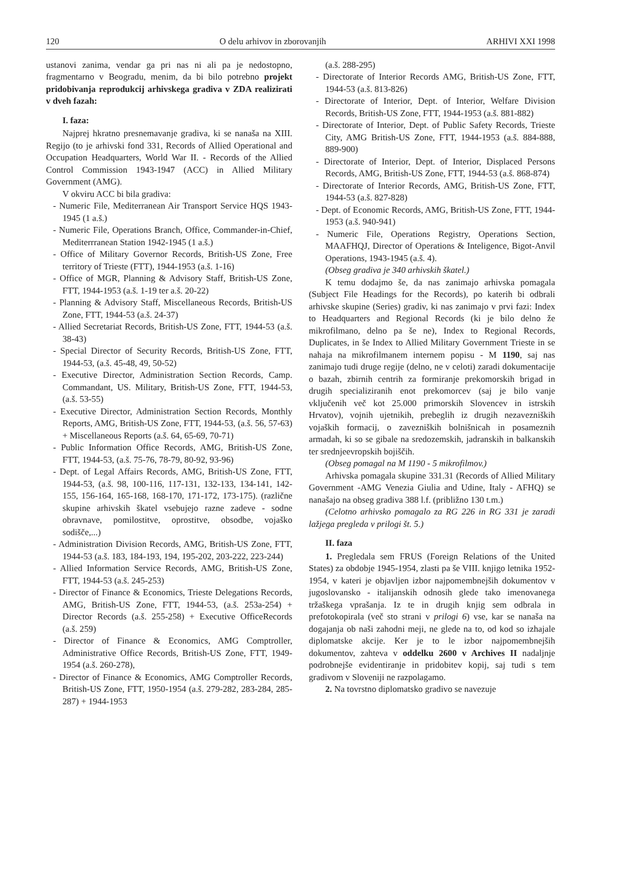120 O delu arhivov in zborovanjih ARHIVI XXI 1998
ustanovi zanima, vendar ga pri nas ni ali pa je nedostopno, fragmentarno v Beogradu, menim, da bi bilo potrebno projekt pridobivanja reprodukcij arhivskega gradiva v ZDA realizirati v dveh fazah:
I. faza:
Najprej hkratno presnemavanje gradiva, ki se nanaša na XIII. Regijo (to je arhivski fond 331, Records of Allied Operational and Occupation Headquarters, World War II. - Records of the Allied Control Commission 1943-1947 (ACC) in Allied Military Government (AMG).
V okviru ACC bi bila gradiva:
- Numeric File, Mediterranean Air Transport Service HQS 1943-1945 (1 a.š.)
- Numeric File, Operations Branch, Office, Commander-in-Chief, Mediterrranean Station 1942-1945 (1 a.š.)
- Office of Military Governor Records, British-US Zone, Free territory of Trieste (FTT), 1944-1953 (a.š. 1-16)
- Office of MGR, Planning & Advisory Staff, British-US Zone, FTT, 1944-1953 (a.š. 1-19 ter a.š. 20-22)
- Planning & Advisory Staff, Miscellaneous Records, British-US Zone, FTT, 1944-53 (a.š. 24-37)
- Allied Secretariat Records, British-US Zone, FTT, 1944-53 (a.š. 38-43)
- Special Director of Security Records, British-US Zone, FTT, 1944-53, (a.š. 45-48, 49, 50-52)
- Executive Director, Administration Section Records, Camp. Commandant, US. Military, British-US Zone, FTT, 1944-53, (a.š. 53-55)
- Executive Director, Administration Section Records, Monthly Reports, AMG, British-US Zone, FTT, 1944-53, (a.š. 56, 57-63) + Miscellaneous Reports (a.š. 64, 65-69, 70-71)
- Public Information Office Records, AMG, British-US Zone, FTT, 1944-53, (a.š. 75-76, 78-79, 80-92, 93-96)
- Dept. of Legal Affairs Records, AMG, British-US Zone, FTT, 1944-53, (a.š. 98, 100-116, 117-131, 132-133, 134-141, 142-155, 156-164, 165-168, 168-170, 171-172, 173-175). (različne skupine arhivskih škatel vsebujejo razne zadeve - sodne obravnave, pomilostitve, oprostitve, obsodbe, vojaško sodišče,...)
- Administration Division Records, AMG, British-US Zone, FTT, 1944-53 (a.š. 183, 184-193, 194, 195-202, 203-222, 223-244)
- Allied Information Service Records, AMG, British-US Zone, FTT, 1944-53 (a.š. 245-253)
- Director of Finance & Economics, Trieste Delegations Records, AMG, British-US Zone, FTT, 1944-53, (a.š. 253a-254) + Director Records (a.š. 255-258) + Executive OfficeRecords (a.š. 259)
- Director of Finance & Economics, AMG Comptroller, Administrative Office Records, British-US Zone, FTT, 1949-1954 (a.š. 260-278),
- Director of Finance & Economics, AMG Comptroller Records, British-US Zone, FTT, 1950-1954 (a.š. 279-282, 283-284, 285-287) + 1944-1953
(a.š. 288-295)
- Directorate of Interior Records AMG, British-US Zone, FTT, 1944-53 (a.š. 813-826)
- Directorate of Interior, Dept. of Interior, Welfare Division Records, British-US Zone, FTT, 1944-1953 (a.š. 881-882)
- Directorate of Interior, Dept. of Public Safety Records, Trieste City, AMG British-US Zone, FTT, 1944-1953 (a.š. 884-888, 889-900)
- Directorate of Interior, Dept. of Interior, Displaced Persons Records, AMG, British-US Zone, FTT, 1944-53 (a.š. 868-874)
- Directorate of Interior Records, AMG, British-US Zone, FTT, 1944-53 (a.š. 827-828)
- Dept. of Economic Records, AMG, British-US Zone, FTT, 1944-1953 (a.š. 940-941)
- Numeric File, Operations Registry, Operations Section, MAAFHQJ, Director of Operations & Inteligence, Bigot-Anvil Operations, 1943-1945 (a.š. 4).
(Obseg gradiva je 340 arhivskih škatel.)
K temu dodajmo še, da nas zanimajo arhivska pomagala (Subject File Headings for the Records), po katerih bi odbrali arhivske skupine (Series) gradiv, ki nas zanimajo v prvi fazi: Index to Headquarters and Regional Records (ki je bilo delno že mikrofilmano, delno pa še ne), Index to Regional Records, Duplicates, in še Index to Allied Military Government Trieste in se nahaja na mikrofilmanem internem popisu - M 1190, saj nas zanimajo tudi druge regije (delno, ne v celoti) zaradi dokumentacije o bazah, zbirnih centrih za formiranje prekomorskih brigad in drugih specializiranih enot prekomorcev (saj je bilo vanje vključenih več kot 25.000 primorskih Slovencev in istrskih Hrvatov), vojnih ujetnikih, prebeglih iz drugih nezavezniških vojaških formacij, o zavezniških bolnišnicah in posameznih armadah, ki so se gibale na sredozemskih, jadranskih in balkanskih ter srednjeevropskih bojiščih.
(Obseg pomagal na M 1190 - 5 mikrofilmov.)
Arhivska pomagala skupine 331.31 (Records of Allied Military Government -AMG Venezia Giulia and Udine, Italy - AFHQ) se nanašajo na obseg gradiva 388 l.f. (približno 130 t.m.)
(Celotno arhivsko pomagalo za RG 226 in RG 331 je zaradi lažjega pregleda v prilogi št. 5.)
II. faza
1. Pregledala sem FRUS (Foreign Relations of the United States) za obdobje 1945-1954, zlasti pa še VIII. knjigo letnika 1952-1954, v kateri je objavljen izbor najpomembnejših dokumentov v jugoslovansko - italijanskih odnosih glede tako imenovanega tržaškega vprašanja. Iz te in drugih knjig sem odbrala in prefotokopirala (več sto strani v prilogi 6) vse, kar se nanaša na dogajanja ob naši zahodni meji, ne glede na to, od kod so izhajale diplomatske akcije. Ker je to le izbor najpomembnejših dokumentov, zahteva v oddelku 2600 v Archives II nadaljnje podrobnejše evidentiranje in pridobitev kopij, saj tudi s tem gradivom v Sloveniji ne razpolagamo.
2. Na tovrstno diplomatsko gradivo se navezuje